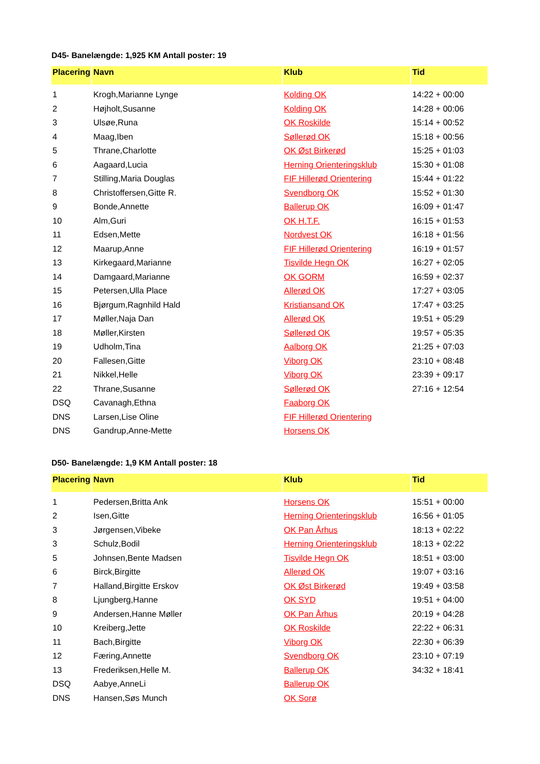D45- Banelængde: 1,925 KM Antall poster: 19
| Placering | Navn | Klub | Tid |
| --- | --- | --- | --- |
| 1 | Krogh,Marianne Lynge | Kolding OK | 14:22 + 00:00 |
| 2 | Højholt,Susanne | Kolding OK | 14:28 + 00:06 |
| 3 | Ulsøe,Runa | OK Roskilde | 15:14 + 00:52 |
| 4 | Maag,Iben | Søllerød OK | 15:18 + 00:56 |
| 5 | Thrane,Charlotte | OK Øst Birkerød | 15:25 + 01:03 |
| 6 | Aagaard,Lucia | Herning Orienteringsklub | 15:30 + 01:08 |
| 7 | Stilling,Maria Douglas | FIF Hillerød Orientering | 15:44 + 01:22 |
| 8 | Christoffersen,Gitte R. | Svendborg OK | 15:52 + 01:30 |
| 9 | Bonde,Annette | Ballerup OK | 16:09 + 01:47 |
| 10 | Alm,Guri | OK H.T.F. | 16:15 + 01:53 |
| 11 | Edsen,Mette | Nordvest OK | 16:18 + 01:56 |
| 12 | Maarup,Anne | FIF Hillerød Orientering | 16:19 + 01:57 |
| 13 | Kirkegaard,Marianne | Tisvilde Hegn OK | 16:27 + 02:05 |
| 14 | Damgaard,Marianne | OK GORM | 16:59 + 02:37 |
| 15 | Petersen,Ulla Place | Allerød OK | 17:27 + 03:05 |
| 16 | Bjørgum,Ragnhild Hald | Kristiansand OK | 17:47 + 03:25 |
| 17 | Møller,Naja Dan | Allerød OK | 19:51 + 05:29 |
| 18 | Møller,Kirsten | Søllerød OK | 19:57 + 05:35 |
| 19 | Udholm,Tina | Aalborg OK | 21:25 + 07:03 |
| 20 | Fallesen,Gitte | Viborg OK | 23:10 + 08:48 |
| 21 | Nikkel,Helle | Viborg OK | 23:39 + 09:17 |
| 22 | Thrane,Susanne | Søllerød OK | 27:16 + 12:54 |
| DSQ | Cavanagh,Ethna | Faaborg OK | |
| DNS | Larsen,Lise Oline | FIF Hillerød Orientering | |
| DNS | Gandrup,Anne-Mette | Horsens OK | |
D50- Banelængde: 1,9 KM Antall poster: 18
| Placering | Navn | Klub | Tid |
| --- | --- | --- | --- |
| 1 | Pedersen,Britta Ank | Horsens OK | 15:51 + 00:00 |
| 2 | Isen,Gitte | Herning Orienteringsklub | 16:56 + 01:05 |
| 3 | Jørgensen,Vibeke | OK Pan Århus | 18:13 + 02:22 |
| 3 | Schulz,Bodil | Herning Orienteringsklub | 18:13 + 02:22 |
| 5 | Johnsen,Bente Madsen | Tisvilde Hegn OK | 18:51 + 03:00 |
| 6 | Birck,Birgitte | Allerød OK | 19:07 + 03:16 |
| 7 | Halland,Birgitte Erskov | OK Øst Birkerød | 19:49 + 03:58 |
| 8 | Ljungberg,Hanne | OK SYD | 19:51 + 04:00 |
| 9 | Andersen,Hanne Møller | OK Pan Århus | 20:19 + 04:28 |
| 10 | Kreiberg,Jette | OK Roskilde | 22:22 + 06:31 |
| 11 | Bach,Birgitte | Viborg OK | 22:30 + 06:39 |
| 12 | Færing,Annette | Svendborg OK | 23:10 + 07:19 |
| 13 | Frederiksen,Helle M. | Ballerup OK | 34:32 + 18:41 |
| DSQ | Aabye,AnneLi | Ballerup OK | |
| DNS | Hansen,Søs Munch | OK Sorø | |